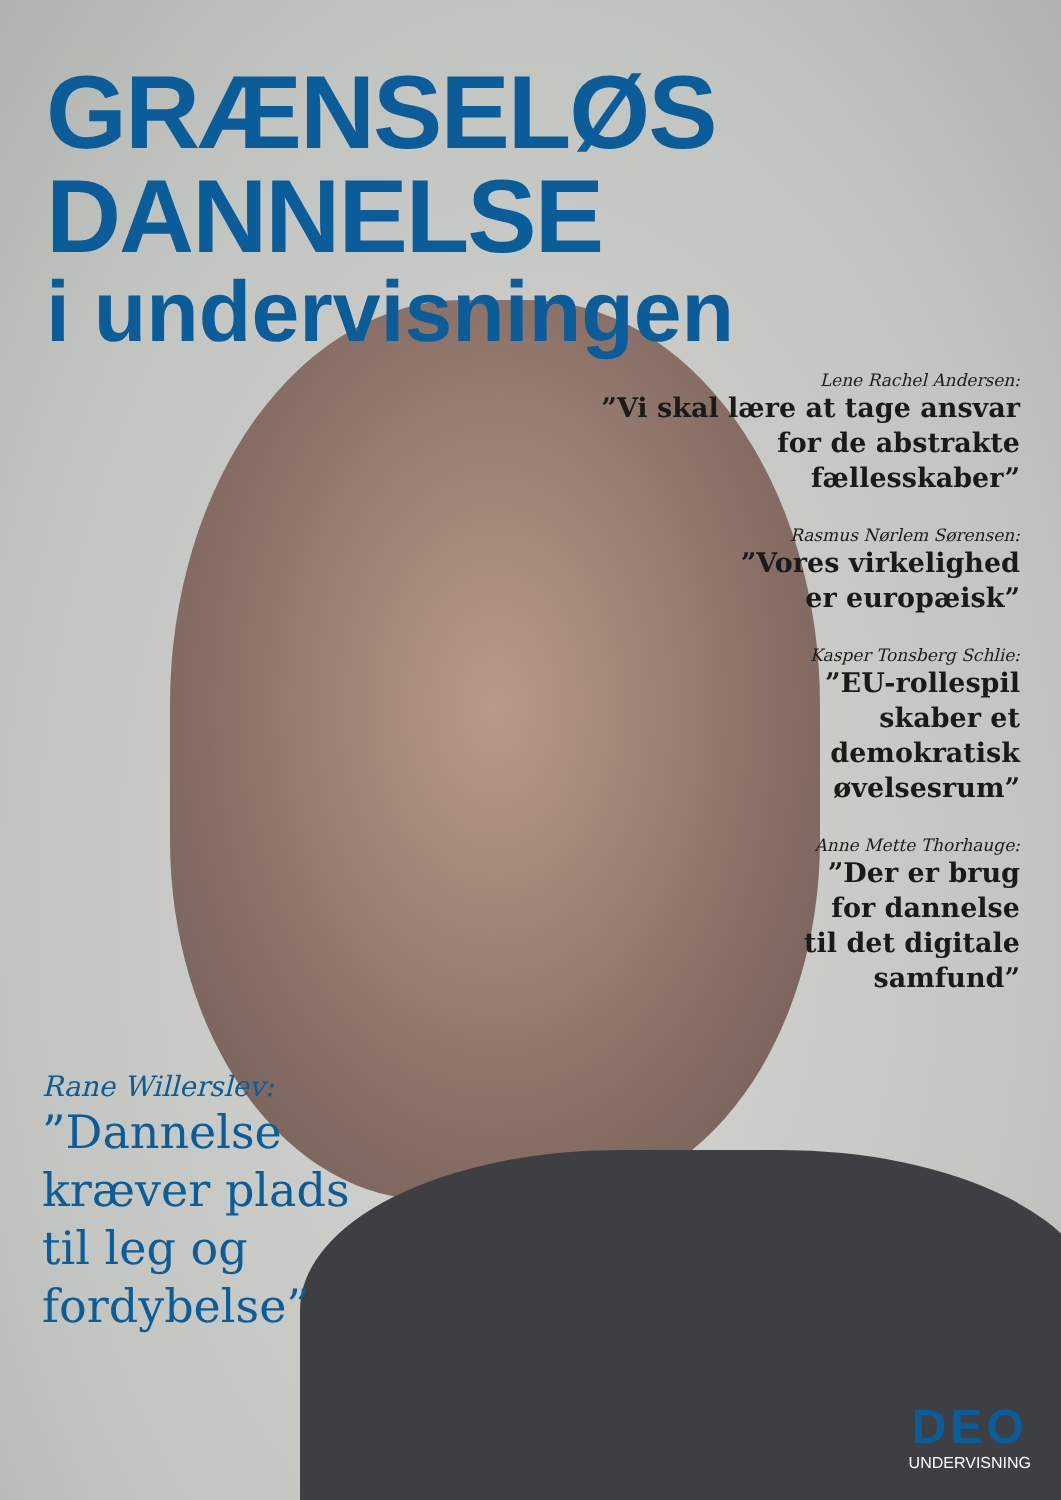GRÆNSELØS DANNELSE
i undervisningen
Lene Rachel Andersen:
”Vi skal lære at tage ansvar for de abstrakte fællesskaber”
Rasmus Nørlem Sørensen:
”Vores virkelighed
er europæisk”
Kasper Tonsberg Schlie:
”EU-rollespil
skaber et
demokratisk
øvelsesrum”
Anne Mette Thorhauge:
”Der er brug
for dannelse
til det digitale
samfund”
Rane Willerslev:
”Dannelse
kræver plads
til leg og
fordybelse”
DEO
UNDERVISNING